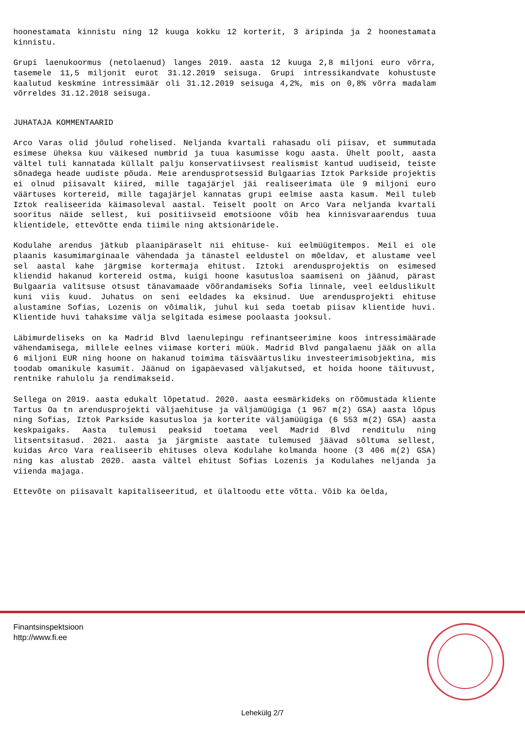hoonestamata kinnistu ning 12 kuuga kokku 12 korterit, 3 äripinda ja 2 hoonestamata kinnistu.
Grupi laenukoormus (netolaenud) langes 2019. aasta 12 kuuga 2,8 miljoni euro võrra, tasemele 11,5 miljonit eurot 31.12.2019 seisuga. Grupi intressikandvate kohustuste kaalutud keskmine intressimäär oli 31.12.2019 seisuga 4,2%, mis on 0,8% võrra madalam võrreldes 31.12.2018 seisuga.
JUHATAJA KOMMENTAARID
Arco Varas olid jõulud rohelised. Neljanda kvartali rahasadu oli piisav, et summutada esimese üheksa kuu väikesed numbrid ja tuua kasumisse kogu aasta. Ühelt poolt, aasta vältel tuli kannatada küllalt palju konservatiivsest realismist kantud uudiseid, teiste sõnadega heade uudiste põuda. Meie arendusprotsessid Bulgaarias Iztok Parkside projektis ei olnud piisavalt kiired, mille tagajärjel jäi realiseerimata üle 9 miljoni euro väärtuses kortereid, mille tagajärjel kannatas grupi eelmise aasta kasum. Meil tuleb Iztok realiseerida käimasoleval aastal. Teiselt poolt on Arco Vara neljanda kvartali sooritus näide sellest, kui positiivseid emotsioone võib hea kinnisvaraarendus tuua klientidele, ettevõtte enda tiimile ning aktsionäridele.
Kodulahe arendus jätkub plaanipäraselt nii ehituse- kui eelmüügitempos. Meil ei ole plaanis kasumimarginaale vähendada ja tänastel eeldustel on mõeldav, et alustame veel sel aastal kahe järgmise kortermaja ehitust. Iztoki arendusprojektis on esimesed kliendid hakanud kortereid ostma, kuigi hoone kasutusloa saamiseni on jäänud, pärast Bulgaaria valitsuse otsust tänavamaade võõrandamiseks Sofia linnale, veel eelduslikult kuni viis kuud. Juhatus on seni eeldades ka eksinud. Uue arendusprojekti ehituse alustamine Sofias, Lozenis on võimalik, juhul kui seda toetab piisav klientide huvi. Klientide huvi tahaksime välja selgitada esimese poolaasta jooksul.
Läbimurdeliseks on ka Madrid Blvd laenulepingu refinantseerimine koos intressimäärade vähendamisega, millele eelnes viimase korteri müük. Madrid Blvd pangalaenu jääk on alla 6 miljoni EUR ning hoone on hakanud toimima täisväärtusliku investeerimisobjektina, mis toodab omanikule kasumit. Jäänud on igapäevased väljakutsed, et hoida hoone täituvust, rentnike rahulolu ja rendimakseid.
Sellega on 2019. aasta edukalt lõpetatud. 2020. aasta eesmärkideks on rõõmustada kliente Tartus Oa tn arendusprojekti väljaehituse ja väljamüügiga (1 967 m(2) GSA) aasta lõpus ning Sofias, Iztok Parkside kasutusloa ja korterite väljamüügiga (6 553 m(2) GSA) aasta keskpaigaks. Aasta tulemusi peaksid toetama veel Madrid Blvd renditulu ning litsentsitasud. 2021. aasta ja järgmiste aastate tulemused jäävad sõltuma sellest, kuidas Arco Vara realiseerib ehituses oleva Kodulahe kolmanda hoone (3 406 m(2) GSA) ning kas alustab 2020. aasta vältel ehitust Sofias Lozenis ja Kodulahes neljanda ja viienda majaga.
Ettevõte on piisavalt kapitaliseeritud, et ülaltoodu ette võtta. Võib ka öelda,
Finantsinspektsioon
http://www.fi.ee
Lehekülg 2/7